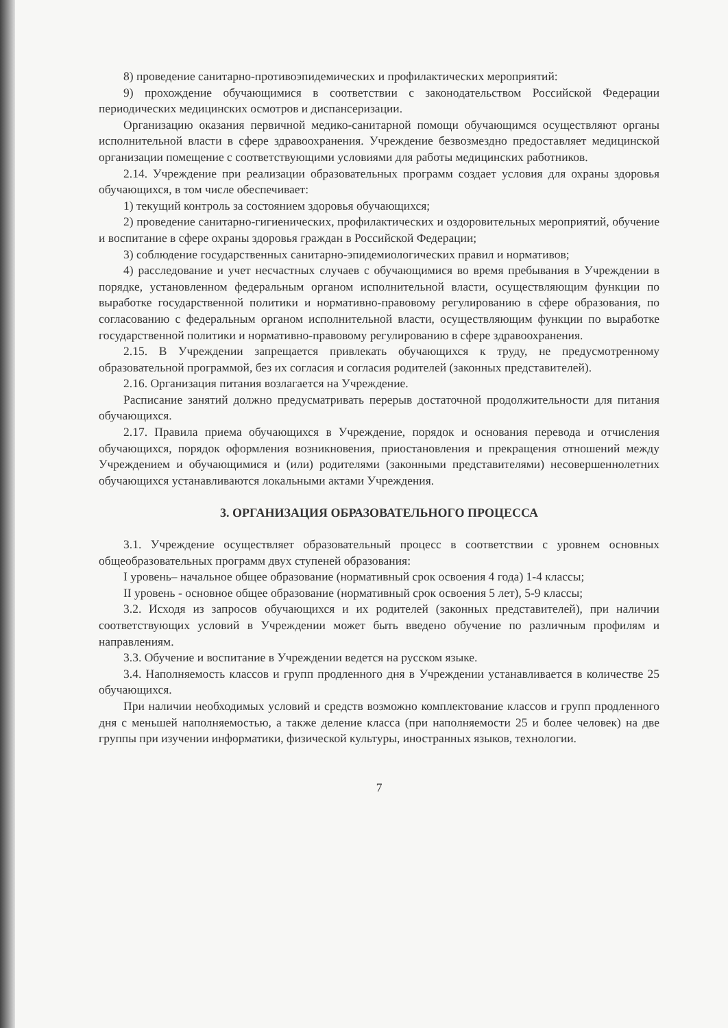8) проведение санитарно-противоэпидемических и профилактических мероприятий:
9) прохождение обучающимися в соответствии с законодательством Российской Федерации периодических медицинских осмотров и диспансеризации.
Организацию оказания первичной медико-санитарной помощи обучающимся осуществляют органы исполнительной власти в сфере здравоохранения. Учреждение безвозмездно предоставляет медицинской организации помещение с соответствующими условиями для работы медицинских работников.
2.14. Учреждение при реализации образовательных программ создает условия для охраны здоровья обучающихся, в том числе обеспечивает:
1) текущий контроль за состоянием здоровья обучающихся;
2) проведение санитарно-гигиенических, профилактических и оздоровительных мероприятий, обучение и воспитание в сфере охраны здоровья граждан в Российской Федерации;
3) соблюдение государственных санитарно-эпидемиологических правил и нормативов;
4) расследование и учет несчастных случаев с обучающимися во время пребывания в Учреждении в порядке, установленном федеральным органом исполнительной власти, осуществляющим функции по выработке государственной политики и нормативно-правовому регулированию в сфере образования, по согласованию с федеральным органом исполнительной власти, осуществляющим функции по выработке государственной политики и нормативно-правовому регулированию в сфере здравоохранения.
2.15. В Учреждении запрещается привлекать обучающихся к труду, не предусмотренному образовательной программой, без их согласия и согласия родителей (законных представителей).
2.16. Организация питания возлагается на Учреждение.
Расписание занятий должно предусматривать перерыв достаточной продолжительности для питания обучающихся.
2.17. Правила приема обучающихся в Учреждение, порядок и основания перевода и отчисления обучающихся, порядок оформления возникновения, приостановления и прекращения отношений между Учреждением и обучающимися и (или) родителями (законными представителями) несовершеннолетних обучающихся устанавливаются локальными актами Учреждения.
3. ОРГАНИЗАЦИЯ ОБРАЗОВАТЕЛЬНОГО ПРОЦЕССА
3.1. Учреждение осуществляет образовательный процесс в соответствии с уровнем основных общеобразовательных программ двух ступеней образования:
I уровень– начальное общее образование (нормативный срок освоения 4 года) 1-4 классы;
II уровень - основное общее образование (нормативный срок освоения 5 лет), 5-9 классы;
3.2. Исходя из запросов обучающихся и их родителей (законных представителей), при наличии соответствующих условий в Учреждении может быть введено обучение по различным профилям и направлениям.
3.3. Обучение и воспитание в Учреждении ведется на русском языке.
3.4. Наполняемость классов и групп продленного дня в Учреждении устанавливается в количестве 25 обучающихся.
При наличии необходимых условий и средств возможно комплектование классов и групп продленного дня с меньшей наполняемостью, а также деление класса (при наполняемости 25 и более человек) на две группы при изучении информатики, физической культуры, иностранных языков, технологии.
7